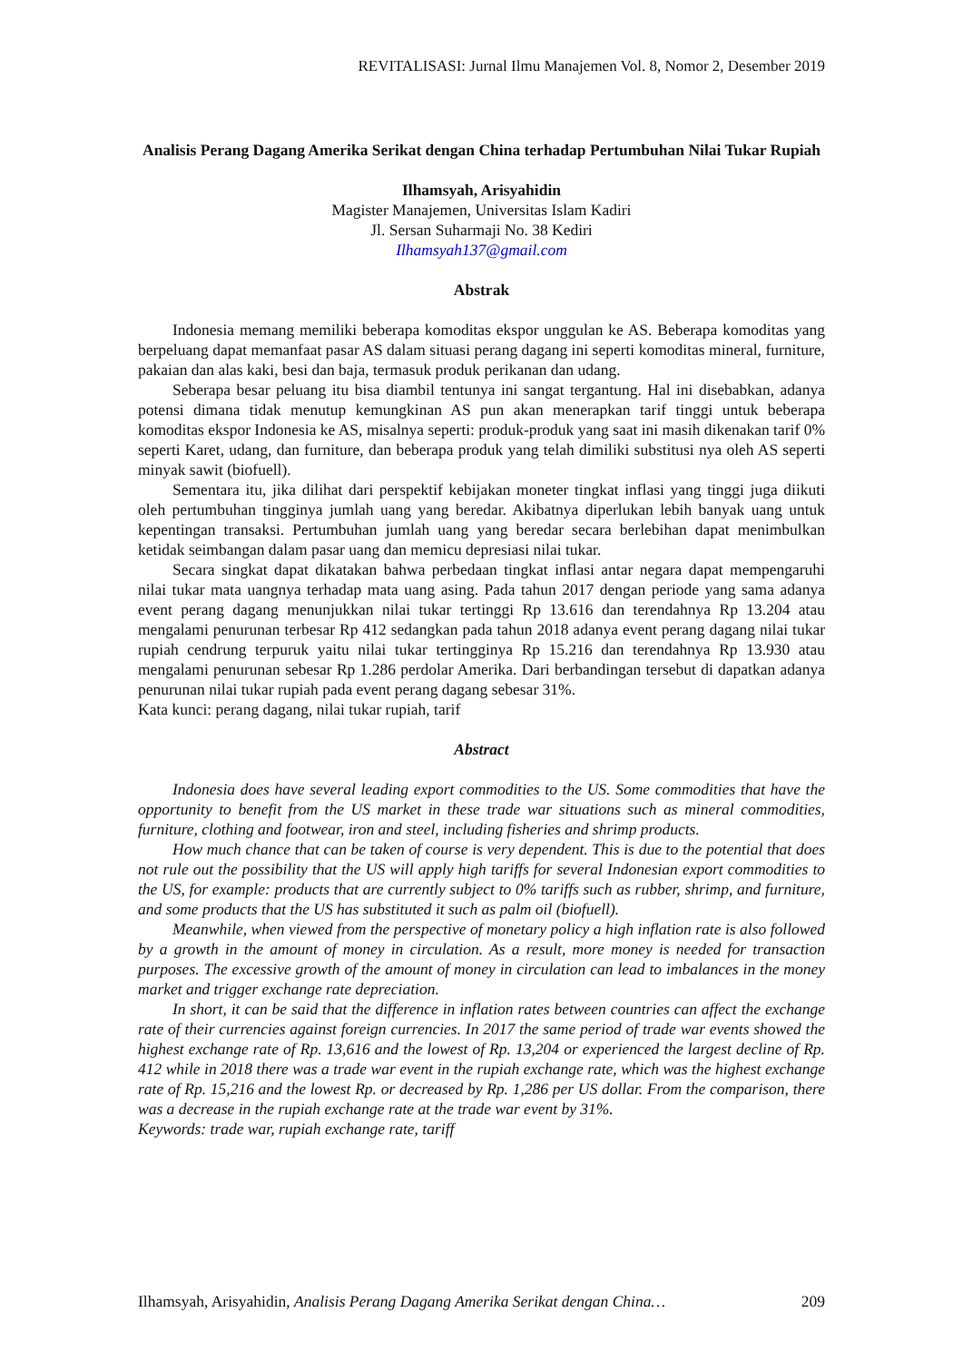REVITALISASI: Jurnal Ilmu Manajemen Vol. 8, Nomor 2, Desember 2019
Analisis Perang Dagang Amerika Serikat dengan China terhadap Pertumbuhan Nilai Tukar Rupiah
Ilhamsyah, Arisyahidin
Magister Manajemen, Universitas Islam Kadiri
Jl. Sersan Suharmaji No. 38 Kediri
Ilhamsyah137@gmail.com
Abstrak
Indonesia memang memiliki beberapa komoditas ekspor unggulan ke AS. Beberapa komoditas yang berpeluang dapat memanfaat pasar AS dalam situasi perang dagang ini seperti komoditas mineral, furniture, pakaian dan alas kaki, besi dan baja, termasuk produk perikanan dan udang.
Seberapa besar peluang itu bisa diambil tentunya ini sangat tergantung. Hal ini disebabkan, adanya potensi dimana tidak menutup kemungkinan AS pun akan menerapkan tarif tinggi untuk beberapa komoditas ekspor Indonesia ke AS, misalnya seperti: produk-produk yang saat ini masih dikenakan tarif 0% seperti Karet, udang, dan furniture, dan beberapa produk yang telah dimiliki substitusi nya oleh AS seperti minyak sawit (biofuell).
Sementara itu, jika dilihat dari perspektif kebijakan moneter tingkat inflasi yang tinggi juga diikuti oleh pertumbuhan tingginya jumlah uang yang beredar. Akibatnya diperlukan lebih banyak uang untuk kepentingan transaksi. Pertumbuhan jumlah uang yang beredar secara berlebihan dapat menimbulkan ketidak seimbangan dalam pasar uang dan memicu depresiasi nilai tukar.
Secara singkat dapat dikatakan bahwa perbedaan tingkat inflasi antar negara dapat mempengaruhi nilai tukar mata uangnya terhadap mata uang asing. Pada tahun 2017 dengan periode yang sama adanya event perang dagang menunjukkan nilai tukar tertinggi Rp 13.616 dan terendahnya Rp 13.204 atau mengalami penurunan terbesar Rp 412 sedangkan pada tahun 2018 adanya event perang dagang nilai tukar rupiah cendrung terpuruk yaitu nilai tukar tertingginya Rp 15.216 dan terendahnya Rp 13.930 atau mengalami penurunan sebesar Rp 1.286 perdolar Amerika. Dari berbandingan tersebut di dapatkan adanya penurunan nilai tukar rupiah pada event perang dagang sebesar 31%.
Kata kunci: perang dagang, nilai tukar rupiah, tarif
Abstract
Indonesia does have several leading export commodities to the US. Some commodities that have the opportunity to benefit from the US market in these trade war situations such as mineral commodities, furniture, clothing and footwear, iron and steel, including fisheries and shrimp products.
How much chance that can be taken of course is very dependent. This is due to the potential that does not rule out the possibility that the US will apply high tariffs for several Indonesian export commodities to the US, for example: products that are currently subject to 0% tariffs such as rubber, shrimp, and furniture, and some products that the US has substituted it such as palm oil (biofuell).
Meanwhile, when viewed from the perspective of monetary policy a high inflation rate is also followed by a growth in the amount of money in circulation. As a result, more money is needed for transaction purposes. The excessive growth of the amount of money in circulation can lead to imbalances in the money market and trigger exchange rate depreciation.
In short, it can be said that the difference in inflation rates between countries can affect the exchange rate of their currencies against foreign currencies. In 2017 the same period of trade war events showed the highest exchange rate of Rp. 13,616 and the lowest of Rp. 13,204 or experienced the largest decline of Rp. 412 while in 2018 there was a trade war event in the rupiah exchange rate, which was the highest exchange rate of Rp. 15,216 and the lowest Rp. or decreased by Rp. 1,286 per US dollar. From the comparison, there was a decrease in the rupiah exchange rate at the trade war event by 31%.
Keywords: trade war, rupiah exchange rate, tariff
Ilhamsyah, Arisyahidin, Analisis Perang Dagang Amerika Serikat dengan China… 209